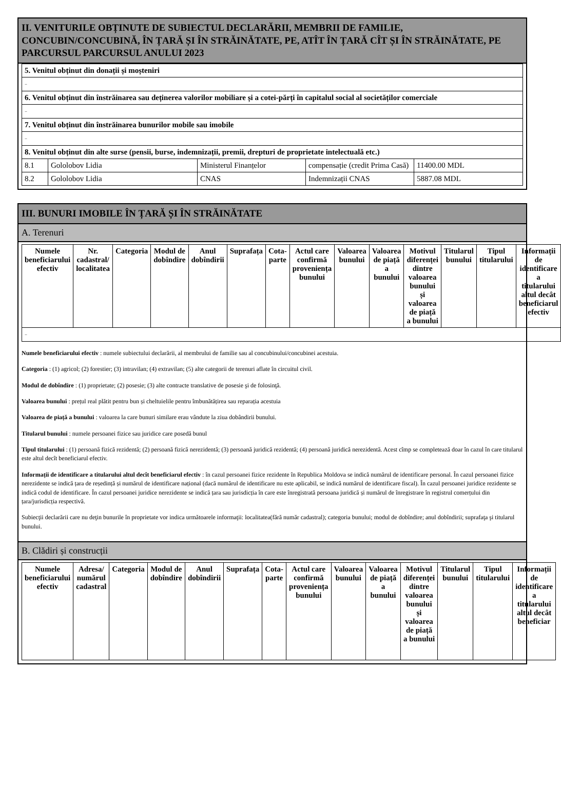II. VENITURILE OBȚINUTE DE SUBIECTUL DECLARĂRII, MEMBRII DE FAMILIE, CONCUBIN/CONCUBINĂ, ÎN ȚARĂ ȘI ÎN STRĂINĂTATE, PE, ATÎT ÎN ȚARĂ CÎT ȘI ÎN STRĂINĂTATE, PE PARCURSUL PARCURSUL ANULUI 2023
| 5. Venitul obținut din donații și moșteniri | | | | |
| - | | | | |
| 6. Venitul obținut din înstrăinarea sau deținerea valorilor mobiliare și a cotei-părți în capitalul social al societăților comerciale | | | | |
| - | | | | |
| 7. Venitul obținut din înstrăinarea bunurilor mobile sau imobile | | | | |
| - | | | | |
| 8. Venitul obținut din alte surse (pensii, burse, indemnizații, premii, drepturi de proprietate intelectuală etc.) | | | | |
| 8.1 | Gololobov Lidia | Ministerul Finanțelor | compensație (credit Prima Casă) | 11400.00 MDL |
| 8.2 | Gololobov Lidia | CNAS | Indemnizații CNAS | 5887.08 MDL |
III. BUNURI IMOBILE ÎN ȚARĂ ȘI ÎN STRĂINĂTATE
A. Terenuri
| Numele beneficiarului efectiv | Nr. cadastral/ localitatea | Categoria | Modul de dobîndire | Anul dobîndirii | Suprafața | Cota-parte | Actul care confirmă proveniența bunului | Valoarea bunului | Valoarea de piață a bunului | Motivul diferenței dintre valoarea bunului și valoarea de piață a bunului | Titularul bunului | Tipul titularului | Informații de identificare a titularului altul decât beneficiarul efectiv |
| --- | --- | --- | --- | --- | --- | --- | --- | --- | --- | --- | --- | --- | --- |
| - | | | | | | | | | | | | | |
Numele beneficiarului efectiv : numele subiectului declarării, al membrului de familie sau al concubinului/concubinei acestuia.
Categoria : (1) agricol; (2) forestier; (3) intravilan; (4) extravilan; (5) alte categorii de terenuri aflate în circuitul civil.
Modul de dobîndire : (1) proprietate; (2) posesie; (3) alte contracte translative de posesie şi de folosinţă.
Valoarea bunului : prețul real plătit pentru bun și cheltuielile pentru îmbunătățirea sau reparația acestuia
Valoarea de piață a bunului : valoarea la care bunuri similare erau vândute la ziua dobândirii bunului.
Titularul bunului : numele persoanei fizice sau juridice care posedă bunul
Tipul titularului : (1) persoană fizică rezidentă; (2) persoană fizică nerezidentă; (3) persoană juridică rezidentă; (4) persoană juridică nerezidentă. Acest cîmp se completează doar în cazul în care titularul este altul decît beneficiarul efectiv.
Informații de identificare a titularului altul decît beneficiarul efectiv : în cazul persoanei fizice rezidente în Republica Moldova se indică numărul de identificare personal. În cazul persoanei fizice nerezidente se indică țara de reședință și numărul de identificare național (dacă numărul de identificare nu este aplicabil, se indică numărul de identificare fiscal). În cazul persoanei juridice rezidente se indică codul de identificare. În cazul persoanei juridice nerezidente se indică țara sau jurisdicția în care este înregistrată persoana juridică și numărul de înregistrare în registrul comerțului din țara/jurisdicția respectivă.
Subiecţii declarării care nu deţin bunurile în proprietate vor indica următoarele informaţii: localitatea(fără număr cadastral); categoria bunului; modul de dobîndire; anul dobîndirii; suprafaţa şi titularul bunului.
B. Clădiri și construcții
| Numele beneficiarului efectiv | Adresa/ numărul cadastral | Categoria | Modul de dobîndire | Anul dobîndirii | Suprafața | Cota-parte | Actul care confirmă proveniența bunului | Valoarea bunului | Valoarea de piață a bunului | Motivul diferenței dintre valoarea bunului și valoarea de piață a bunului | Titularul bunului | Tipul titularului | Informații de identificare a titularului altul decât beneficiar |
| --- | --- | --- | --- | --- | --- | --- | --- | --- | --- | --- | --- | --- | --- |